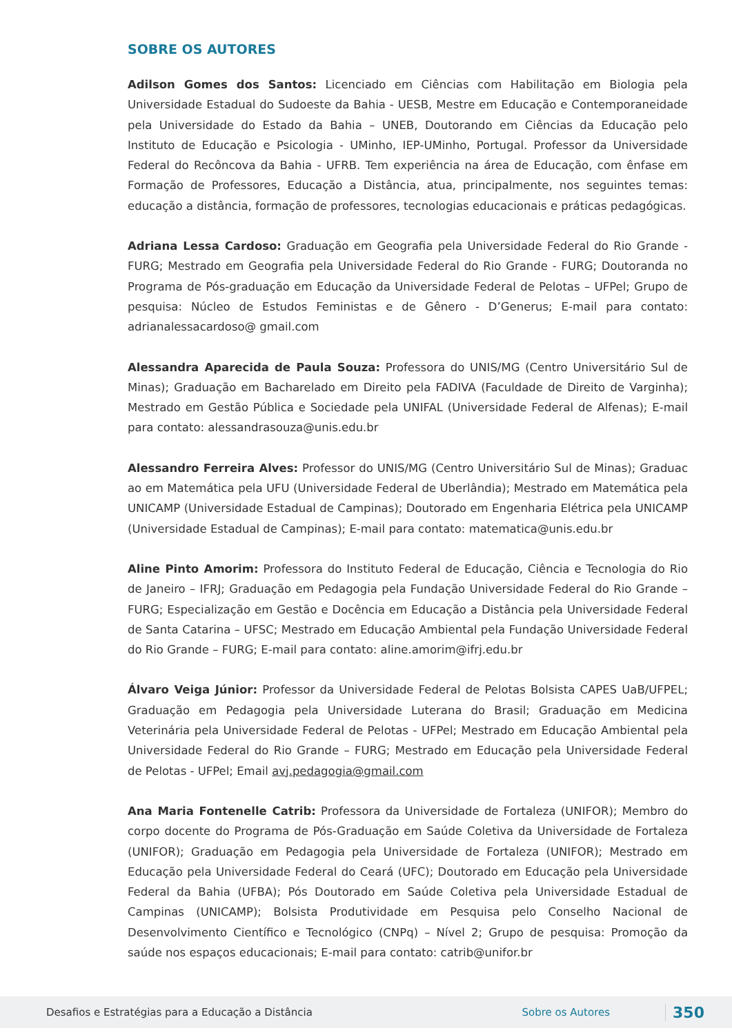SOBRE OS AUTORES
Adilson Gomes dos Santos: Licenciado em Ciências com Habilitação em Biologia pela Universidade Estadual do Sudoeste da Bahia - UESB, Mestre em Educação e Contemporaneidade pela Universidade do Estado da Bahia – UNEB, Doutorando em Ciências da Educação pelo Instituto de Educação e Psicologia - UMinho, IEP-UMinho, Portugal. Professor da Universidade Federal do Recôncova da Bahia - UFRB. Tem experiência na área de Educação, com ênfase em Formação de Professores, Educação a Distância, atua, principalmente, nos seguintes temas: educação a distância, formação de professores, tecnologias educacionais e práticas pedagógicas.
Adriana Lessa Cardoso: Graduação em Geografia pela Universidade Federal do Rio Grande - FURG; Mestrado em Geografia pela Universidade Federal do Rio Grande - FURG; Doutoranda no Programa de Pós-graduação em Educação da Universidade Federal de Pelotas – UFPel; Grupo de pesquisa: Núcleo de Estudos Feministas e de Gênero - D’Generus; E-mail para contato: adrianalessacardoso@ gmail.com
Alessandra Aparecida de Paula Souza: Professora do UNIS/MG (Centro Universitário Sul de Minas); Graduação em Bacharelado em Direito pela FADIVA (Faculdade de Direito de Varginha); Mestrado em Gestão Pública e Sociedade pela UNIFAL (Universidade Federal de Alfenas); E-mail para contato: alessandrasouza@unis.edu.br
Alessandro Ferreira Alves: Professor do UNIS/MG (Centro Universitário Sul de Minas); Graduac ao em Matemática pela UFU (Universidade Federal de Uberlândia); Mestrado em Matemática pela UNICAMP (Universidade Estadual de Campinas); Doutorado em Engenharia Elétrica pela UNICAMP (Universidade Estadual de Campinas); E-mail para contato: matematica@unis.edu.br
Aline Pinto Amorim: Professora do Instituto Federal de Educação, Ciência e Tecnologia do Rio de Janeiro – IFRJ; Graduação em Pedagogia pela Fundação Universidade Federal do Rio Grande – FURG; Especialização em Gestão e Docência em Educação a Distância pela Universidade Federal de Santa Catarina – UFSC; Mestrado em Educação Ambiental pela Fundação Universidade Federal do Rio Grande – FURG; E-mail para contato: aline.amorim@ifrj.edu.br
Álvaro Veiga Júnior: Professor da Universidade Federal de Pelotas Bolsista CAPES UaB/UFPEL; Graduação em Pedagogia pela Universidade Luterana do Brasil; Graduação em Medicina Veterinária pela Universidade Federal de Pelotas - UFPel; Mestrado em Educação Ambiental pela Universidade Federal do Rio Grande – FURG; Mestrado em Educação pela Universidade Federal de Pelotas - UFPel; Email avj.pedagogia@gmail.com
Ana Maria Fontenelle Catrib: Professora da Universidade de Fortaleza (UNIFOR); Membro do corpo docente do Programa de Pós-Graduação em Saúde Coletiva da Universidade de Fortaleza (UNIFOR); Graduação em Pedagogia pela Universidade de Fortaleza (UNIFOR); Mestrado em Educação pela Universidade Federal do Ceará (UFC); Doutorado em Educação pela Universidade Federal da Bahia (UFBA); Pós Doutorado em Saúde Coletiva pela Universidade Estadual de Campinas (UNICAMP); Bolsista Produtividade em Pesquisa pelo Conselho Nacional de Desenvolvimento Científico e Tecnológico (CNPq) – Nível 2; Grupo de pesquisa: Promoção da saúde nos espaços educacionais; E-mail para contato: catrib@unifor.br
Desafios e Estratégias para a Educação a Distância Sobre os Autores 350